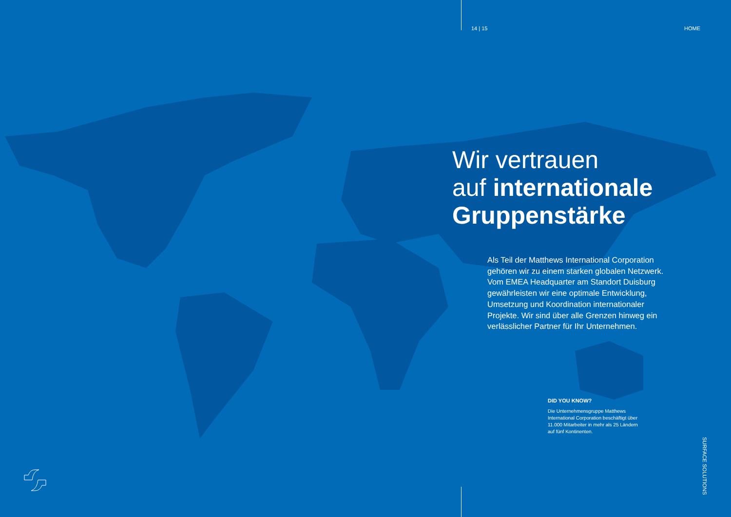14 | 15 HOME
Wir vertrauen
auf internationale
Gruppenstärke
Als Teil der Matthews International Corporation gehören wir zu einem starken globalen Netzwerk. Vom EMEA Headquarter am Standort Duisburg gewährleisten wir eine optimale Entwicklung, Umsetzung und Koordination internationaler Projekte. Wir sind über alle Grenzen hinweg ein verlässlicher Partner für Ihr Unternehmen.
DID YOU KNOW?
Die Unternehmensgruppe Matthews International Corporation beschäftigt über 11.000 Mitarbeiter in mehr als 25 Ländern auf fünf Kontinenten.
SURFACE SOLUTIONS